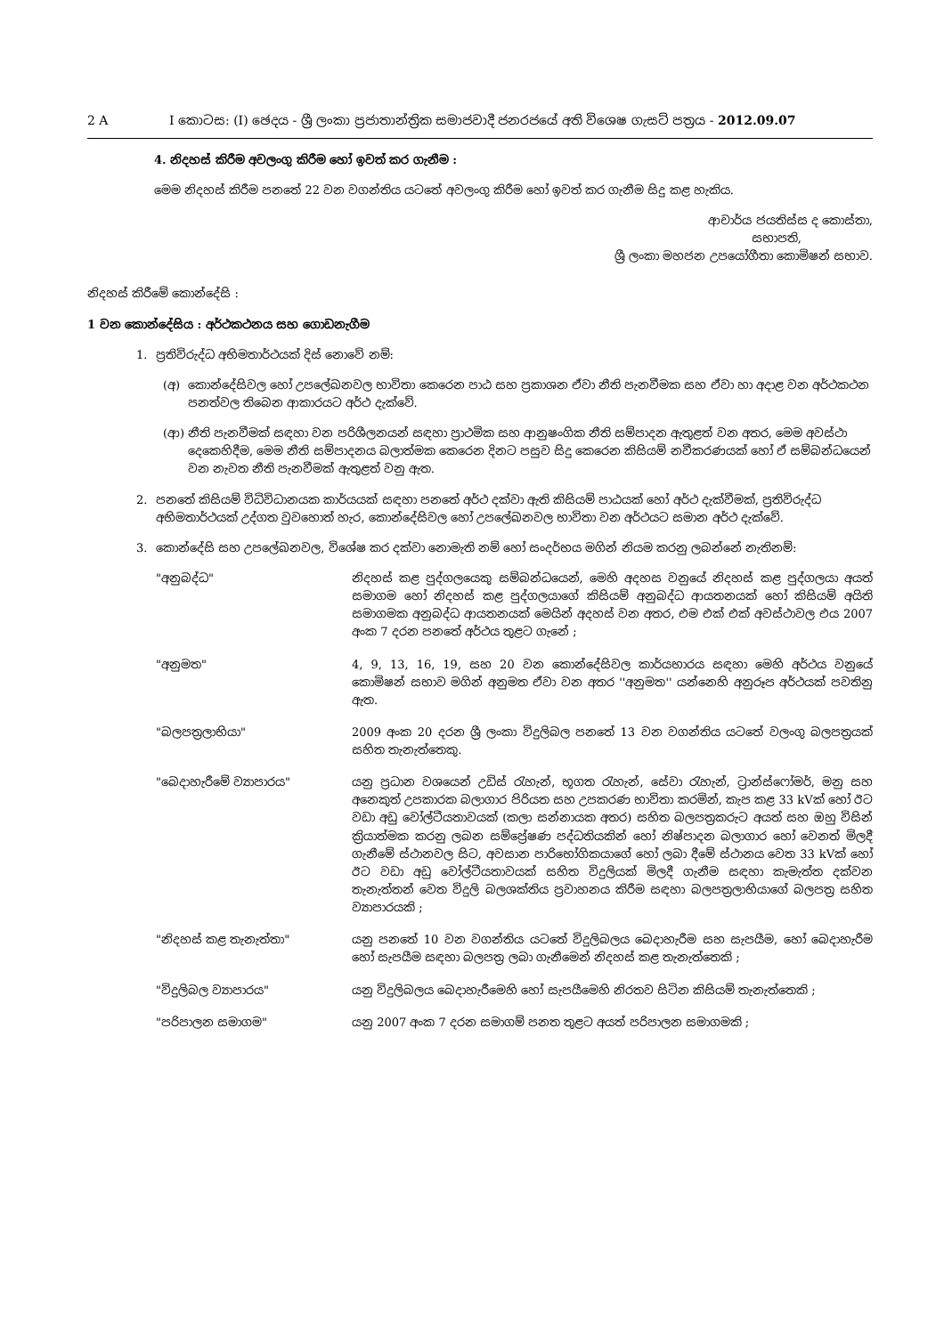2 A I කොටස: (I) ඡෙදය - ශ්‍රී ලංකා ප්‍රජාතාන්ත්‍රික සමාජවාදී ජනරජයේ අති විශෙෂ ගැසට් පත්‍රය - 2012.09.07
4. නිදහස් කිරීම අවලංගු කිරීම හෝ ඉවත් කර ගැනීම :
මෙම නිදහස් කිරීම පනතේ 22 වන වගන්තිය යටතේ අවලංගු කිරීම හෝ ඉවත් කර ගැනීම සිදු කළ හැකිය.
ආචාර්ය ජයතිස්ස ද කොස්තා,
සභාපති,
ශ්‍රී ලංකා මහජන උපයෝගීතා කොමිෂන් සභාව.
නිදහස් කිරීමේ කොන්දේසි :
1 වන කොන්දේසිය : අර්ථකථනය සහ ගොඩනැගීම
1. ප්‍රතිවිරුද්ධ අභිමතාර්ථයක් දිස් නොවේ නම්:
(අ) කොන්දේසිවල හෝ උපලේඛනවල භාවිතා කෙරෙන පාඨ සහ ප්‍රකාශන ඒවා නීති පැනවීමක සහ ඒවා හා අදාළ වන අර්ථකථන පනත්වල තිබෙන ආකාරයට අර්ථ දැක්වේ.
(ආ) නීති පැනවීමක් සඳහා වන පරිශීලනයන් සඳහා ප්‍රාථමික සහ ආනුෂංගික නීති සම්පාදන ඇතුළත් වන අතර, මෙම අවස්ථා දෙකෙහිදීම, මෙම නීති සම්පාදනය බලාත්මක කෙරෙන දිනට පසුව සිදු කෙරෙන කිසියම් නවීකරණයක් හෝ ඒ සම්බන්ධයෙන් වන නැවත නීති පැනවීමක් ඇතුළත් වනු ඇත.
2. පනතේ කිසියම් විධිවිධානයක කාර්යයක් සඳහා පනතේ අර්ථ දක්වා ඇති කිසියම් පාඨයක් හෝ අර්ථ දැක්වීමක්, ප්‍රතිවිරුද්ධ අභිමතාර්ථයක් උද්ගත වුවහොත් හැර, කොන්දේසිවල හෝ උපලේඛනවල භාවිතා වන අර්ථයට සමාන අර්ථ දැක්වේ.
3. කොන්දේසි සහ උපලේඛනවල, විශේෂ කර දක්වා නොමැති නම් හෝ සංදර්භය මගින් නියම කරනු ලබන්නේ නැතිනම්:
"අනුබද්ධ" නිදහස් කළ පුද්ගලයෙකු සම්බන්ධයෙන්, මෙහි අදහස වනුයේ නිදහස් කළ පුද්ගලයා අයත් සමාගම හෝ නිදහස් කළ පුද්ගලයාගේ කිසියම් අනුබද්ධ ආයතනයක් හෝ කිසියම් අයිති සමාගමක අනුබද්ධ ආයතනයක් මෙයින් අදහස් වන අතර, එම එක් එක් අවස්ථාවල එය 2007 අංක 7 දරන පනතේ අර්ථය තුළට ගැනේ ;
"අනුමත" 4, 9, 13, 16, 19, සහ 20 වන කොන්දේසිවල කාර්යභාරය සඳහා මෙහි අර්ථය වනුයේ කොමිෂන් සභාව මගින් අනුමත ඒවා වන අතර ''අනුමත'' යන්නෙහි අනුරූප අර්ථයක් පවතිනු ඇත.
"බලපත්‍රලාභියා" 2009 අංක 20 දරන ශ්‍රී ලංකා විදුලිබල පනතේ 13 වන වගන්තිය යටතේ වලංගු බලපත්‍රයක් සහිත තැනැත්තෙකු.
"බෙදාහැරීමේ ව්‍යාපාරය" යනු ප්‍රධාන වශයෙන් උඩිස් රැහැන්, භූගත රැහැන්, සේවා රැහැන්, ට්‍රාන්ස්ෆෝමර්, මනු සහ අනෙකුත් උපකාරක බලාගාර පිරියත සහ උපකරණ භාවිතා කරමින්, කැප කළ 33 kVක් හෝ ඊට වඩා අඩු වෝල්ටීයතාවයක් (කලා සන්නායක අතර) සහිත බලපත්‍රකරුට අයත් සහ ඔහු විසින් ක්‍රියාත්මක කරනු ලබන සම්ප්‍රේෂණ පද්ධතියකින් හෝ නිෂ්පාදන බලාගාර හෝ වෙනත් මිලදී ගැනීමේ ස්ථානවල සිට, අවසාන පාරිභෝගිකයාගේ හෝ ලබා දීමේ ස්ථානය වෙත 33 kVක් හෝ ඊට වඩා අඩු වෝල්ටීයතාවයක් සහිත විදුලියක් මිලදී ගැනීම සඳහා කැමැත්ත දක්වන තැනැත්තන් වෙත විදුලි බලශක්තිය ප්‍රවාහනය කිරීම සඳහා බලපත්‍රලාභියාගේ බලපත්‍ර සහිත ව්‍යාපාරයකි ;
"නිදහස් කළ තැනැත්තා" යනු පනතේ 10 වන වගන්තිය යටතේ විදුලිබලය බෙදාහැරීම සහ සැපයීම, හෝ බෙදාහැරීම හෝ සැපයීම සඳහා බලපත්‍ර ලබා ගැනීමෙන් නිදහස් කළ තැනැත්තෙකි ;
"විදුලිබල ව්‍යාපාරය" යනු විදුලිබලය බෙදාහැරීමෙහි හෝ සැපයීමෙහි නිරතව සිටින කිසියම් තැනැත්තෙකි ;
"පරිපාලන සමාගම" යනු 2007 අංක 7 දරන සමාගම් පනත තුළට අයත් පරිපාලන සමාගමකි ;